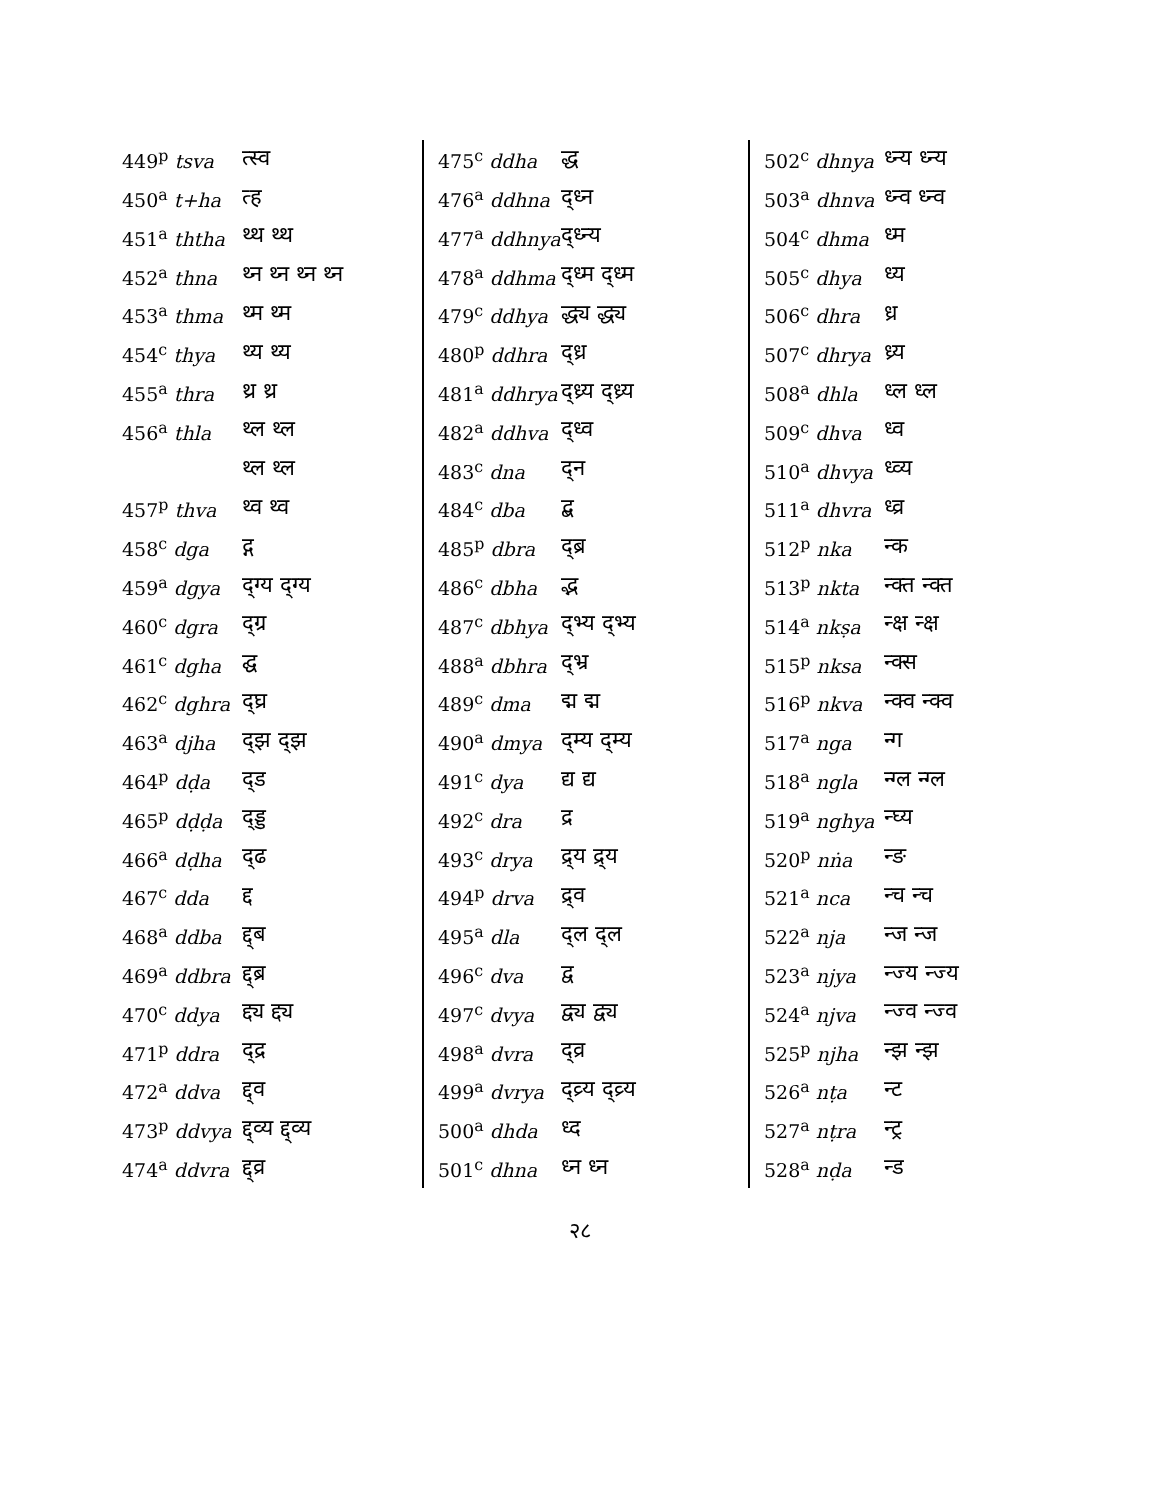| 449<sup>p</sup> tsva | त्स्व |
| 450<sup>a</sup> t+ha | त्ह |
| 451<sup>a</sup> ththa | थ्थ थ्थ |
| 452<sup>a</sup> thna | थ्न थ्न थ्न थ्न |
| 453<sup>a</sup> thma | थ्म थ्म |
| 454<sup>c</sup> thya | थ्य थ्य |
| 455<sup>a</sup> thra | थ्र थ्र |
| 456<sup>a</sup> thla | थ्ल थ्ल |
| | थ्ल थ्ल |
| 457<sup>p</sup> thva | थ्व थ्व |
| 458<sup>c</sup> dga | द्ग |
| 459<sup>a</sup> dgya | द्ग्य द्ग्य |
| 460<sup>c</sup> dgra | द्ग्र |
| 461<sup>c</sup> dgha | द्घ |
| 462<sup>c</sup> dghra | द्घ्र |
| 463<sup>a</sup> djha | द्झ द्झ |
| 464<sup>p</sup> dḍa | द्ड |
| 465<sup>p</sup> dḍḍa | द्ड्ड |
| 466<sup>a</sup> dḍha | द्ढ |
| 467<sup>c</sup> dda | द्द |
| 468<sup>a</sup> ddba | द्द्ब |
| 469<sup>a</sup> ddbra | द्द्ब्र |
| 470<sup>c</sup> ddya | द्द्य द्द्य |
| 471<sup>p</sup> ddra | द्द्र |
| 472<sup>a</sup> ddva | द्द्व |
| 473<sup>p</sup> ddvya | द्द्व्य द्द्व्य |
| 474<sup>a</sup> ddvra | द्द्व्र |
| 475<sup>c</sup> ddha | द्ध |
| 476<sup>a</sup> ddhna | द्ध्न |
| 477<sup>a</sup> ddhnya | द्ध्न्य |
| 478<sup>a</sup> ddhma | द्ध्म द्ध्म |
| 479<sup>c</sup> ddhya | द्ध्य द्ध्य |
| 480<sup>p</sup> ddhra | द्ध्र |
| 481<sup>a</sup> ddhrya | द्ध्र्य द्ध्र्य |
| 482<sup>a</sup> ddhva | द्ध्व |
| 483<sup>c</sup> dna | द्न |
| 484<sup>c</sup> dba | द्ब |
| 485<sup>p</sup> dbra | द्ब्र |
| 486<sup>c</sup> dbha | द्भ |
| 487<sup>c</sup> dbhya | द्भ्य द्भ्य |
| 488<sup>a</sup> dbhra | द्भ्र |
| 489<sup>c</sup> dma | द्म द्म |
| 490<sup>a</sup> dmya | द्म्य द्म्य |
| 491<sup>c</sup> dya | द्य द्य |
| 492<sup>c</sup> dra | द्र |
| 493<sup>c</sup> drya | द्र्य द्र्य |
| 494<sup>p</sup> drva | द्र्व |
| 495<sup>a</sup> dla | द्ल द्ल |
| 496<sup>c</sup> dva | द्व |
| 497<sup>c</sup> dvya | द्व्य द्व्य |
| 498<sup>a</sup> dvra | द्व्र |
| 499<sup>a</sup> dvrya | द्व्र्य द्व्र्य |
| 500<sup>a</sup> dhda | ध्द |
| 501<sup>c</sup> dhna | ध्न ध्न |
| 502<sup>c</sup> dhnya | ध्न्य ध्न्य |
| 503<sup>a</sup> dhnva | ध्न्व ध्न्व |
| 504<sup>c</sup> dhma | ध्म |
| 505<sup>c</sup> dhya | ध्य |
| 506<sup>c</sup> dhra | ध्र |
| 507<sup>c</sup> dhrya | ध्र्य |
| 508<sup>a</sup> dhla | ध्ल ध्ल |
| 509<sup>c</sup> dhva | ध्व |
| 510<sup>a</sup> dhvya | ध्व्य |
| 511<sup>a</sup> dhvra | ध्व्र |
| 512<sup>p</sup> nka | न्क |
| 513<sup>p</sup> nkta | न्क्त न्क्त |
| 514<sup>a</sup> nkṣa | न्क्ष न्क्ष |
| 515<sup>p</sup> nksa | न्क्स |
| 516<sup>p</sup> nkva | न्क्व न्क्व |
| 517<sup>a</sup> nga | न्ग |
| 518<sup>a</sup> ngla | न्ग्ल न्ग्ल |
| 519<sup>a</sup> nghya | न्घ्य |
| 520<sup>p</sup> nṅa | न्ङ |
| 521<sup>a</sup> nca | न्च न्च |
| 522<sup>a</sup> nja | न्ज न्ज |
| 523<sup>a</sup> njya | न्ज्य न्ज्य |
| 524<sup>a</sup> njva | न्ज्व न्ज्व |
| 525<sup>p</sup> njha | न्झ न्झ |
| 526<sup>a</sup> nṭa | न्ट |
| 527<sup>a</sup> nṭra | न्ट्र |
| 528<sup>a</sup> nḍa | न्ड |
२८